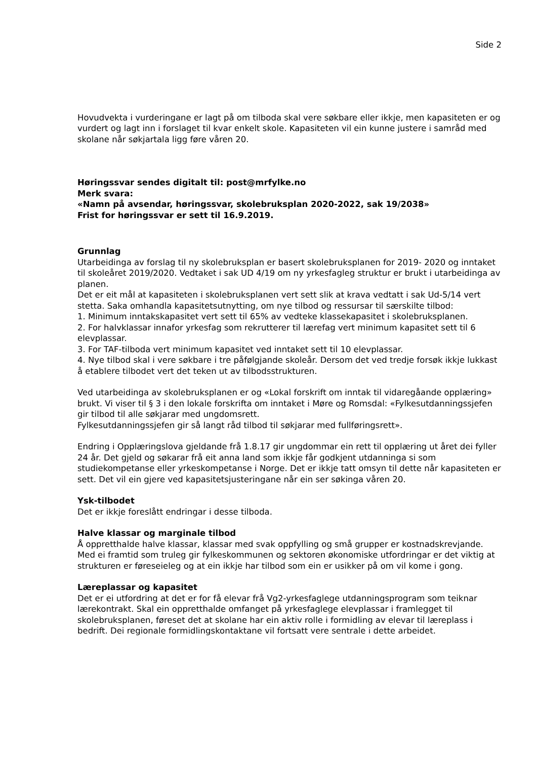Side 2
Hovudvekta i vurderingane er lagt på om tilboda skal vere søkbare eller ikkje, men kapasiteten er og vurdert og lagt inn i forslaget til kvar enkelt skole. Kapasiteten vil ein kunne justere i samråd med skolane når søkjartala ligg føre våren 20.
Høringssvar sendes digitalt til: post@mrfylke.no
Merk svara:
«Namn på avsendar, høringssvar, skolebruksplan 2020-2022, sak 19/2038»
Frist for høringssvar er sett til 16.9.2019.
Grunnlag
Utarbeidinga av forslag til ny skolebruksplan er basert skolebruksplanen for 2019- 2020 og inntaket til skoleåret 2019/2020. Vedtaket i sak UD 4/19 om ny yrkesfagleg struktur er brukt i utarbeidinga av planen.
Det er eit mål at kapasiteten i skolebruksplanen vert sett slik at krava vedtatt i sak Ud-5/14 vert stetta. Saka omhandla kapasitetsutnytting, om nye tilbod og ressursar til særskilte tilbod:
1. Minimum inntakskapasitet vert sett til 65% av vedteke klassekapasitet i skolebruksplanen.
2. For halvklassar innafor yrkesfag som rekrutterer til lærefag vert minimum kapasitet sett til 6 elevplassar.
3. For TAF-tilboda vert minimum kapasitet ved inntaket sett til 10 elevplassar.
4. Nye tilbod skal i vere søkbare i tre påfølgjande skoleår. Dersom det ved tredje forsøk ikkje lukkast å etablere tilbodet vert det teken ut av tilbodsstrukturen.
Ved utarbeidinga av skolebruksplanen er og «Lokal forskrift om inntak til vidaregåande opplæring» brukt. Vi viser til § 3 i den lokale forskrifta om inntaket i Møre og Romsdal: «Fylkesutdanningssjefen gir tilbod til alle søkjarar med ungdomsrett.
Fylkesutdanningssjefen gir så langt råd tilbod til søkjarar med fullføringsrett».
Endring i Opplæringslova gjeldande frå 1.8.17 gir ungdommar ein rett til opplæring ut året dei fyller 24 år. Det gjeld og søkarar frå eit anna land som ikkje får godkjent utdanninga si som studiekompetanse eller yrkeskompetanse i Norge. Det er ikkje tatt omsyn til dette når kapasiteten er sett. Det vil ein gjere ved kapasitetsjusteringane når ein ser søkinga våren 20.
Ysk-tilbodet
Det er ikkje foreslått endringar i desse tilboda.
Halve klassar og marginale tilbod
Å oppretthalde halve klassar, klassar med svak oppfylling og små grupper er kostnadskrevjande. Med ei framtid som truleg gir fylkeskommunen og sektoren økonomiske utfordringar er det viktig at strukturen er føreseieleg og at ein ikkje har tilbod som ein er usikker på om vil kome i gong.
Læreplassar og kapasitet
Det er ei utfordring at det er for få elevar frå Vg2-yrkesfaglege utdanningsprogram som teiknar lærekontrakt. Skal ein oppretthalde omfanget på yrkesfaglege elevplassar i framlegget til skolebruksplanen, føreset det at skolane har ein aktiv rolle i formidling av elevar til læreplass i bedrift. Dei regionale formidlingskontaktane vil fortsatt vere sentrale i dette arbeidet.